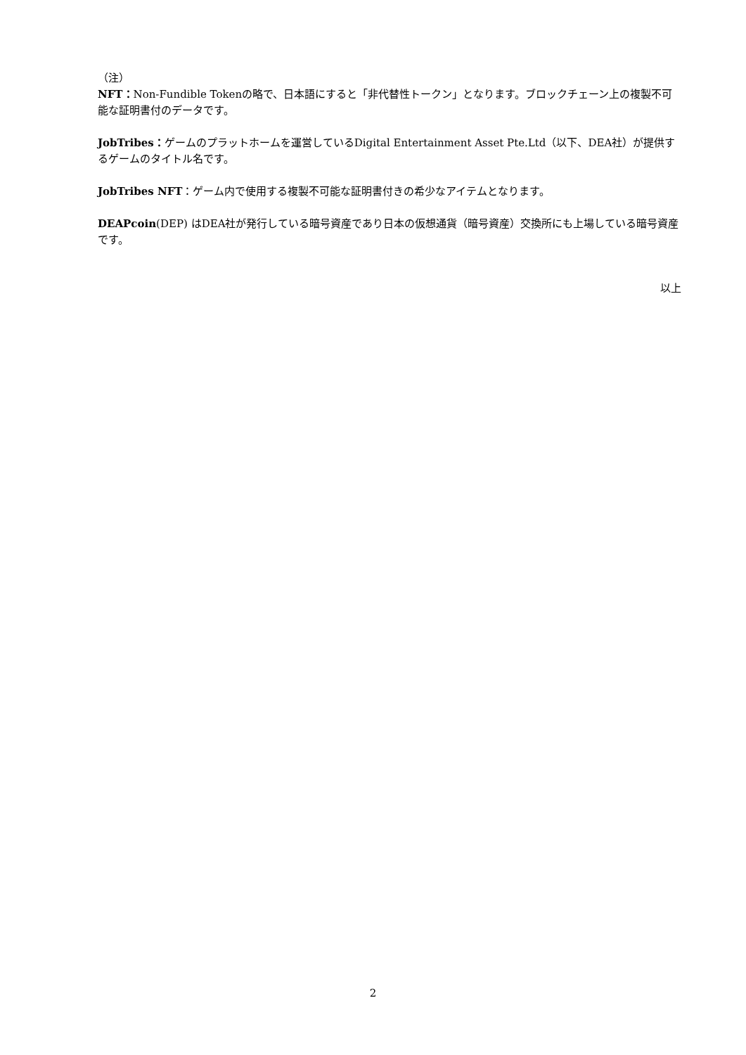（注）
NFT：Non-Fundible Tokenの略で、日本語にすると「非代替性トークン」となります。ブロックチェーン上の複製不可能な証明書付のデータです。
JobTribes：ゲームのプラットホームを運営しているDigital Entertainment Asset Pte.Ltd（以下、DEA社）が提供するゲームのタイトル名です。
JobTribes NFT：ゲーム内で使用する複製不可能な証明書付きの希少なアイテムとなります。
DEAPcoin(DEP) はDEA社が発行している暗号資産であり日本の仮想通貨（暗号資産）交換所にも上場している暗号資産です。
以上
2